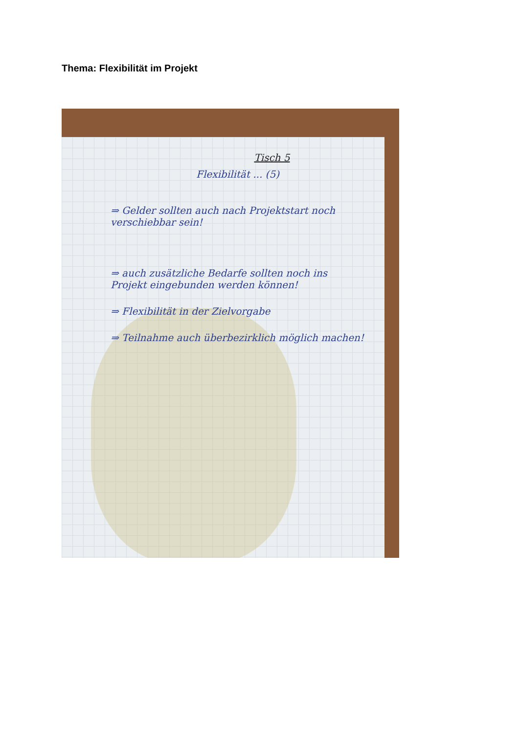Thema: Flexibilität im Projekt
Tisch 5
Flexibilität ... (5)
⇒ Gelder sollten auch nach Projektstart noch verschiebbar sein!
⇒ auch zusätzliche Bedarfe sollten noch ins Projekt eingebunden werden können!
⇒ Flexibilität in der Zielvorgabe
⇒ Teilnahme auch überbezirklich möglich machen!